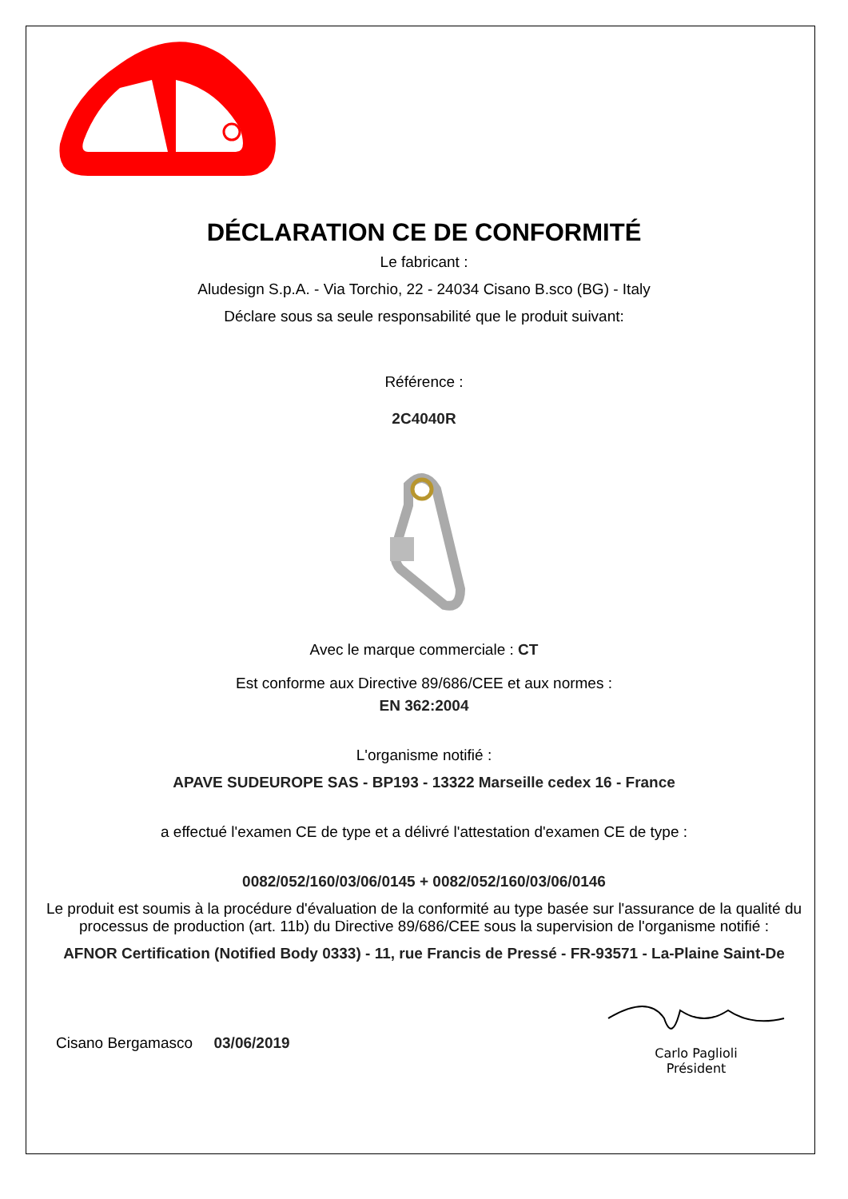DÉCLARATION CE DE CONFORMITÉ
Le fabricant :
Aludesign S.p.A. - Via Torchio, 22 - 24034 Cisano B.sco (BG) - Italy
Déclare sous sa seule responsabilité que le produit suivant:
Référence :
2C4040R
Avec le marque commerciale : CT
Est conforme aux Directive 89/686/CEE et aux normes :
EN 362:2004
L'organisme notifié :
APAVE SUDEUROPE SAS - BP193 - 13322 Marseille cedex 16 - France
a effectué l'examen CE de type et a délivré l'attestation d'examen CE de type :
0082/052/160/03/06/0145 + 0082/052/160/03/06/0146
Le produit est soumis à la procédure d'évaluation de la conformité au type basée sur l'assurance de la qualité du processus de production (art. 11b) du Directive 89/686/CEE sous la supervision de l'organisme notifié :
AFNOR Certification (Notified Body 0333) - 11, rue Francis de Pressé - FR-93571 - La-Plaine Saint-De
Cisano Bergamasco 03/06/2019
Carlo Paglioli
Président